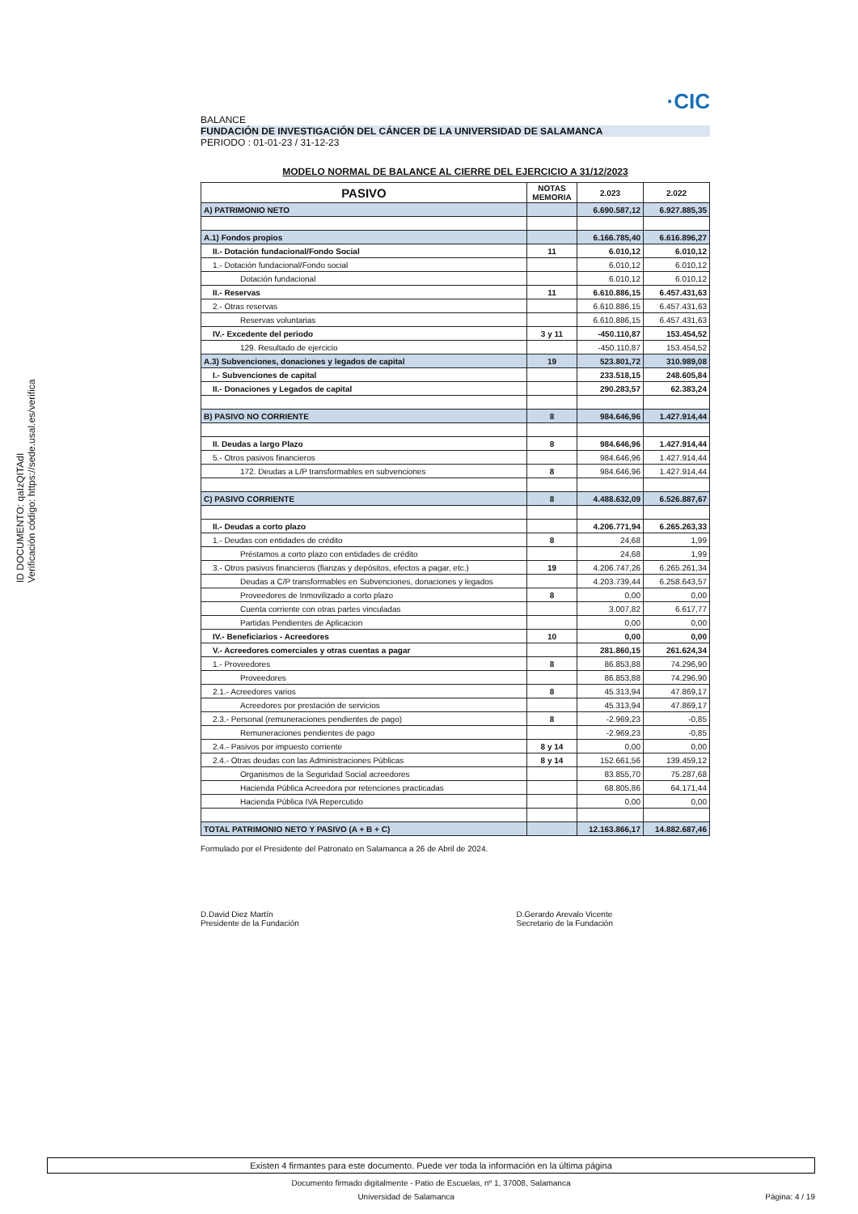ID DOCUMENTO: qaIzQITAdI
Verificación código: https://sede.usal.es/verifica
·CIC
BALANCE
FUNDACIÓN DE INVESTIGACIÓN DEL CÁNCER DE LA UNIVERSIDAD DE SALAMANCA
PERIODO : 01-01-23 / 31-12-23
MODELO NORMAL DE BALANCE AL CIERRE DEL EJERCICIO A 31/12/2023
| PASIVO | NOTAS MEMORIA | 2.023 | 2.022 |
| --- | --- | --- | --- |
| A) PATRIMONIO NETO | | 6.690.587,12 | 6.927.885,35 |
| A.1) Fondos propios | | 6.166.785,40 | 6.616.896,27 |
| II.- Dotación fundacional/Fondo Social | 11 | 6.010,12 | 6.010,12 |
| 1.- Dotación fundacional/Fondo social | | 6.010,12 | 6.010,12 |
| Dotación fundacional | | 6.010,12 | 6.010,12 |
| II.- Reservas | 11 | 6.610.886,15 | 6.457.431,63 |
| 2.- Otras reservas | | 6.610.886,15 | 6.457.431,63 |
| Reservas voluntarias | | 6.610.886,15 | 6.457.431,63 |
| IV.- Excedente del periodo | 3 y 11 | -450.110,87 | 153.454,52 |
| 129. Resultado de ejercicio | | -450.110,87 | 153.454,52 |
| A.3) Subvenciones, donaciones y legados de capital | 19 | 523.801,72 | 310.989,08 |
| I.- Subvenciones de capital | | 233.518,15 | 248.605,84 |
| II.- Donaciones y Legados de capital | | 290.283,57 | 62.383,24 |
| B) PASIVO NO CORRIENTE | 8 | 984.646,96 | 1.427.914,44 |
| II. Deudas a largo Plazo | 8 | 984.646,96 | 1.427.914,44 |
| 5.- Otros pasivos financieros | | 984.646,96 | 1.427.914,44 |
| 172. Deudas a L/P transformables en subvenciones | 8 | 984.646,96 | 1.427.914,44 |
| C) PASIVO CORRIENTE | 8 | 4.488.632,09 | 6.526.887,67 |
| II.- Deudas a corto plazo | | 4.206.771,94 | 6.265.263,33 |
| 1.- Deudas con entidades de crédito | 8 | 24,68 | 1,99 |
| Préstamos a corto plazo con entidades de crédito | | 24,68 | 1,99 |
| 3.- Otros pasivos financieros (fianzas y depósitos, efectos a pagar, etc.) | 19 | 4.206.747,26 | 6.265.261,34 |
| Deudas a C/P transformables en Subvenciones, donaciones y legados | | 4.203.739,44 | 6.258.643,57 |
| Proveedores de Inmovilizado a corto plazo | 8 | 0,00 | 0,00 |
| Cuenta corriente con otras partes vinculadas | | 3.007,82 | 6.617,77 |
| Partidas Pendientes de Aplicacion | | 0,00 | 0,00 |
| IV.- Beneficiarios - Acreedores | 10 | 0,00 | 0,00 |
| V.- Acreedores comerciales y otras cuentas a pagar | | 281.860,15 | 261.624,34 |
| 1.- Proveedores | 8 | 86.853,88 | 74.296,90 |
| Proveedores | | 86.853,88 | 74.296,90 |
| 2.1.- Acreedores varios | 8 | 45.313,94 | 47.869,17 |
| Acreedores por prestación de servicios | | 45.313,94 | 47.869,17 |
| 2.3.- Personal (remuneraciones pendientes de pago) | 8 | -2.969,23 | -0,85 |
| Remuneraciones pendientes de pago | | -2.969,23 | -0,85 |
| 2.4.- Pasivos por impuesto corriente | 8 y 14 | 0,00 | 0,00 |
| 2.4.- Otras deudas con las Administraciones Públicas | 8 y 14 | 152.661,56 | 139.459,12 |
| Organismos de la Seguridad Social acreedores | | 83.855,70 | 75.287,68 |
| Hacienda Pública Acreedora por retenciones practicadas | | 68.805,86 | 64.171,44 |
| Hacienda Pública IVA Repercutido | | 0,00 | 0,00 |
| TOTAL PATRIMONIO NETO Y PASIVO (A + B + C) | | 12.163.866,17 | 14.882.687,46 |
Formulado por el Presidente del Patronato en Salamanca a 26 de Abril de 2024.
D.David Diez Martín
Presidente de la Fundación
D.Gerardo Arevalo Vicente
Secretario de la Fundación
Existen 4 firmantes para este documento. Puede ver toda la información en la última página
Documento firmado digitalmente - Patio de Escuelas, nº 1, 37008, Salamanca
Universidad de Salamanca Página: 4 / 19